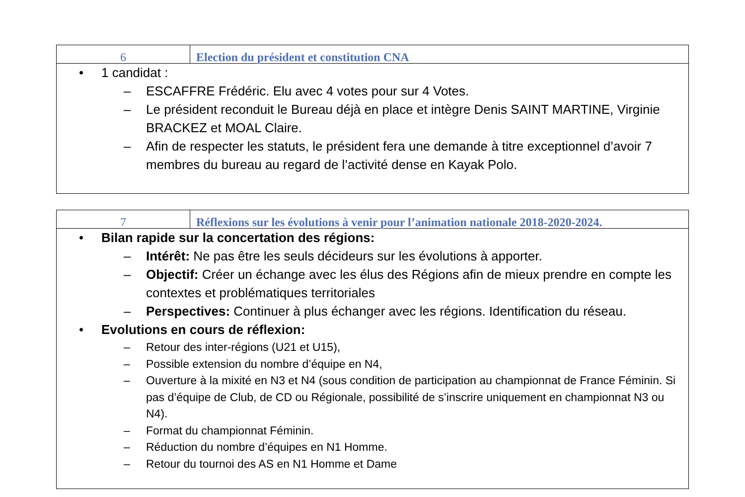6 Election du président et constitution CNA
• 1 candidat :
– ESCAFFRE Frédéric. Elu avec 4 votes pour sur 4 Votes.
– Le président reconduit le Bureau déjà en place et intègre Denis SAINT MARTINE, Virginie BRACKEZ et MOAL Claire.
– Afin de respecter les statuts, le président fera une demande à titre exceptionnel d’avoir 7 membres du bureau au regard de l’activité dense en Kayak Polo.
7 Réflexions sur les évolutions à venir pour l’animation nationale 2018-2020-2024.
• Bilan rapide sur la concertation des régions:
– Intérêt: Ne pas être les seuls décideurs sur les évolutions à apporter.
– Objectif: Créer un échange avec les élus des Régions afin de mieux prendre en compte les contextes et problématiques territoriales
– Perspectives: Continuer à plus échanger avec les régions. Identification du réseau.
• Evolutions en cours de réflexion:
– Retour des inter-régions (U21 et U15),
– Possible extension du nombre d’équipe en N4,
– Ouverture à la mixité en N3 et N4 (sous condition de participation au championnat de France Féminin. Si pas d’équipe de Club, de CD ou Régionale, possibilité de s’inscrire uniquement en championnat N3 ou N4).
– Format du championnat Féminin.
– Réduction du nombre d’équipes en N1 Homme.
– Retour du tournoi des AS en N1 Homme et Dame